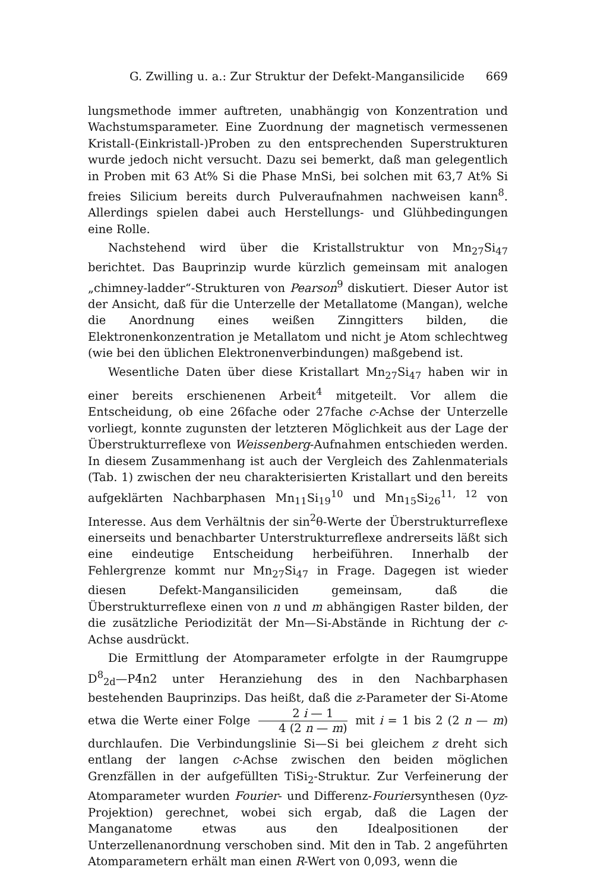G. Zwilling u. a.: Zur Struktur der Defekt-Mangansilicide 669
lungsmethode immer auftreten, unabhängig von Konzentration und Wachstumsparameter. Eine Zuordnung der magnetisch vermessenen Kristall-(Einkristall-)Proben zu den entsprechenden Superstrukturen wurde jedoch nicht versucht. Dazu sei bemerkt, daß man gelegentlich in Proben mit 63 At% Si die Phase MnSi, bei solchen mit 63,7 At% Si freies Silicium bereits durch Pulveraufnahmen nachweisen kann<sup>8</sup>. Allerdings spielen dabei auch Herstellungs- und Glühbedingungen eine Rolle.
Nachstehend wird über die Kristallstruktur von Mn<sub>27</sub>Si<sub>47</sub> berichtet. Das Bauprinzip wurde kürzlich gemeinsam mit analogen „chimney-ladder“-Strukturen von Pearson<sup>9</sup> diskutiert. Dieser Autor ist der Ansicht, daß für die Unterzelle der Metallatome (Mangan), welche die Anordnung eines weißen Zinngitters bilden, die Elektronenkonzentration je Metallatom und nicht je Atom schlechtweg (wie bei den üblichen Elektronenverbindungen) maßgebend ist.
Wesentliche Daten über diese Kristallart Mn<sub>27</sub>Si<sub>47</sub> haben wir in einer bereits erschienenen Arbeit<sup>4</sup> mitgeteilt. Vor allem die Entscheidung, ob eine 26fache oder 27fache c-Achse der Unterzelle vorliegt, konnte zugunsten der letzteren Möglichkeit aus der Lage der Überstrukturreflexe von Weissenberg-Aufnahmen entschieden werden. In diesem Zusammenhang ist auch der Vergleich des Zahlenmaterials (Tab. 1) zwischen der neu charakterisierten Kristallart und den bereits aufgeklärten Nachbarphasen Mn<sub>11</sub>Si<sub>19</sub><sup>10</sup> und Mn<sub>15</sub>Si<sub>26</sub><sup>11, 12</sup> von Interesse. Aus dem Verhältnis der sin<sup>2</sup>θ-Werte der Überstrukturreflexe einerseits und benachbarter Unterstrukturreflexe andrerseits läßt sich eine eindeutige Entscheidung herbeiführen. Innerhalb der Fehlergrenze kommt nur Mn<sub>27</sub>Si<sub>47</sub> in Frage. Dagegen ist wieder diesen Defekt-Mangansiliciden gemeinsam, daß die Überstrukturreflexe einen von n und m abhängigen Raster bilden, der die zusätzliche Periodizität der Mn—Si-Abstände in Richtung der c-Achse ausdrückt.
Die Ermittlung der Atomparameter erfolgte in der Raumgruppe D<sup>8</sup><sub>2d</sub>—P4̄n2 unter Heranziehung des in den Nachbarphasen bestehenden Bauprinzips. Das heißt, daß die z-Parameter der Si-Atome etwa die Werte einer Folge 2 i — 1 4 (2 n — m) mit i = 1 bis 2 (2 n — m) durchlaufen. Die Verbindungslinie Si—Si bei gleichem z dreht sich entlang der langen c-Achse zwischen den beiden möglichen Grenzfällen in der aufgefüllten TiSi<sub>2</sub>-Struktur. Zur Verfeinerung der Atomparameter wurden Fourier- und Differenz-Fouriersynthesen (0yz-Projektion) gerechnet, wobei sich ergab, daß die Lagen der Manganatome etwas aus den Idealpositionen der Unterzellenanordnung verschoben sind. Mit den in Tab. 2 angeführten Atomparametern erhält man einen R-Wert von 0,093, wenn die